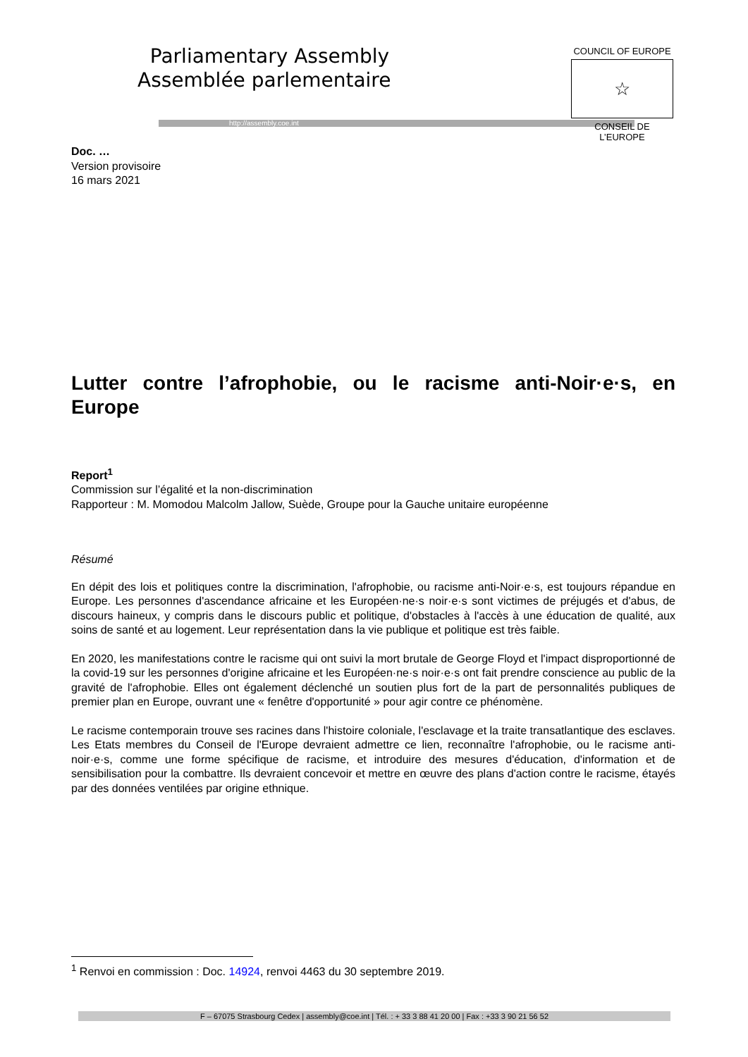Parliamentary Assembly
Assemblée parlementaire
http://assembly.coe.int
COUNCIL OF EUROPE
☆
CONSEIL DE L’EUROPE
Doc. …
Version provisoire
16 mars 2021
Lutter contre l’afrophobie, ou le racisme anti-Noir·e·s, en Europe
Report<sup>1</sup>
Commission sur l’égalité et la non-discrimination
Rapporteur : M. Momodou Malcolm Jallow, Suède, Groupe pour la Gauche unitaire européenne
Résumé
En dépit des lois et politiques contre la discrimination, l'afrophobie, ou racisme anti-Noir·e·s, est toujours répandue en Europe. Les personnes d'ascendance africaine et les Européen·ne·s noir·e·s sont victimes de préjugés et d'abus, de discours haineux, y compris dans le discours public et politique, d'obstacles à l'accès à une éducation de qualité, aux soins de santé et au logement. Leur représentation dans la vie publique et politique est très faible.
En 2020, les manifestations contre le racisme qui ont suivi la mort brutale de George Floyd et l'impact disproportionné de la covid-19 sur les personnes d'origine africaine et les Européen·ne·s noir·e·s ont fait prendre conscience au public de la gravité de l'afrophobie. Elles ont également déclenché un soutien plus fort de la part de personnalités publiques de premier plan en Europe, ouvrant une « fenêtre d'opportunité » pour agir contre ce phénomène.
Le racisme contemporain trouve ses racines dans l'histoire coloniale, l'esclavage et la traite transatlantique des esclaves. Les Etats membres du Conseil de l'Europe devraient admettre ce lien, reconnaître l'afrophobie, ou le racisme anti-noir·e·s, comme une forme spécifique de racisme, et introduire des mesures d'éducation, d'information et de sensibilisation pour la combattre. Ils devraient concevoir et mettre en œuvre des plans d'action contre le racisme, étayés par des données ventilées par origine ethnique.
<sup>1</sup> Renvoi en commission : Doc. 14924, renvoi 4463 du 30 septembre 2019.
F – 67075 Strasbourg Cedex | assembly@coe.int | Tél. : + 33 3 88 41 20 00 | Fax : +33 3 90 21 56 52